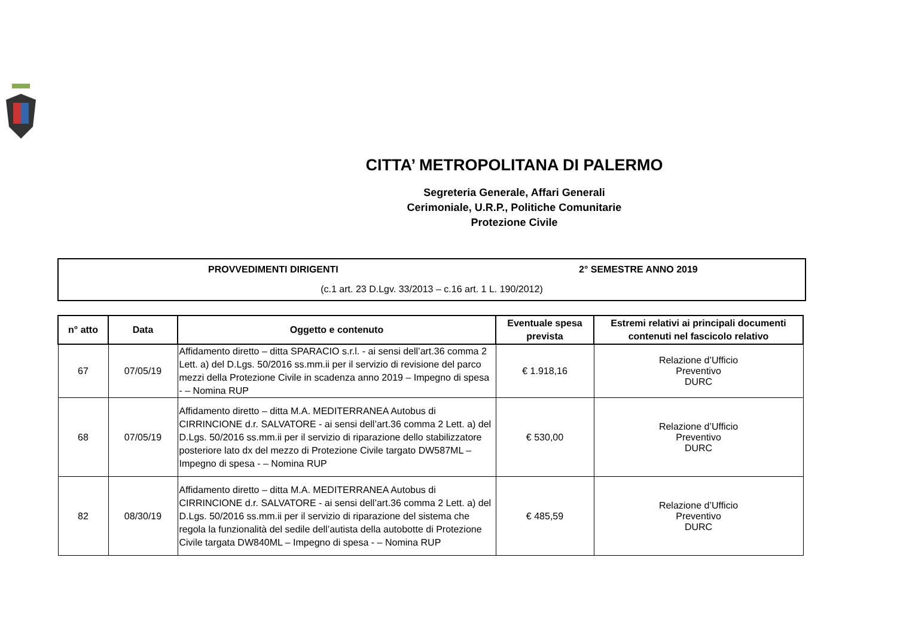CITTA’ METROPOLITANA DI PALERMO
Segreteria Generale, Affari Generali
Cerimoniale, U.R.P., Politiche Comunitarie
Protezione Civile
PROVVEDIMENTI DIRIGENTI 2° SEMESTRE ANNO 2019
(c.1 art. 23 D.Lgv. 33/2013 – c.16 art. 1 L. 190/2012)
| n° atto | Data | Oggetto e contenuto | Eventuale spesa prevista | Estremi relativi ai principali documenti contenuti nel fascicolo relativo |
| --- | --- | --- | --- | --- |
| 67 | 07/05/19 | Affidamento diretto – ditta SPARACIO s.r.l. - ai sensi dell’art.36 comma 2 Lett. a) del D.Lgs. 50/2016 ss.mm.ii per il servizio di revisione del parco mezzi della Protezione Civile in scadenza anno 2019 – Impegno di spesa - – Nomina RUP | € 1.918,16 | Relazione d’Ufficio Preventivo DURC |
| 68 | 07/05/19 | Affidamento diretto – ditta M.A. MEDITERRANEA Autobus di CIRRINCIONE d.r. SALVATORE - ai sensi dell’art.36 comma 2 Lett. a) del D.Lgs. 50/2016 ss.mm.ii per il servizio di riparazione dello stabilizzatore posteriore lato dx del mezzo di Protezione Civile targato DW587ML – Impegno di spesa - – Nomina RUP | € 530,00 | Relazione d’Ufficio Preventivo DURC |
| 82 | 08/30/19 | Affidamento diretto – ditta M.A. MEDITERRANEA Autobus di CIRRINCIONE d.r. SALVATORE - ai sensi dell’art.36 comma 2 Lett. a) del D.Lgs. 50/2016 ss.mm.ii per il servizio di riparazione del sistema che regola la funzionalità del sedile dell’autista della autobotte di Protezione Civile targata DW840ML – Impegno di spesa - – Nomina RUP | € 485,59 | Relazione d’Ufficio Preventivo DURC |